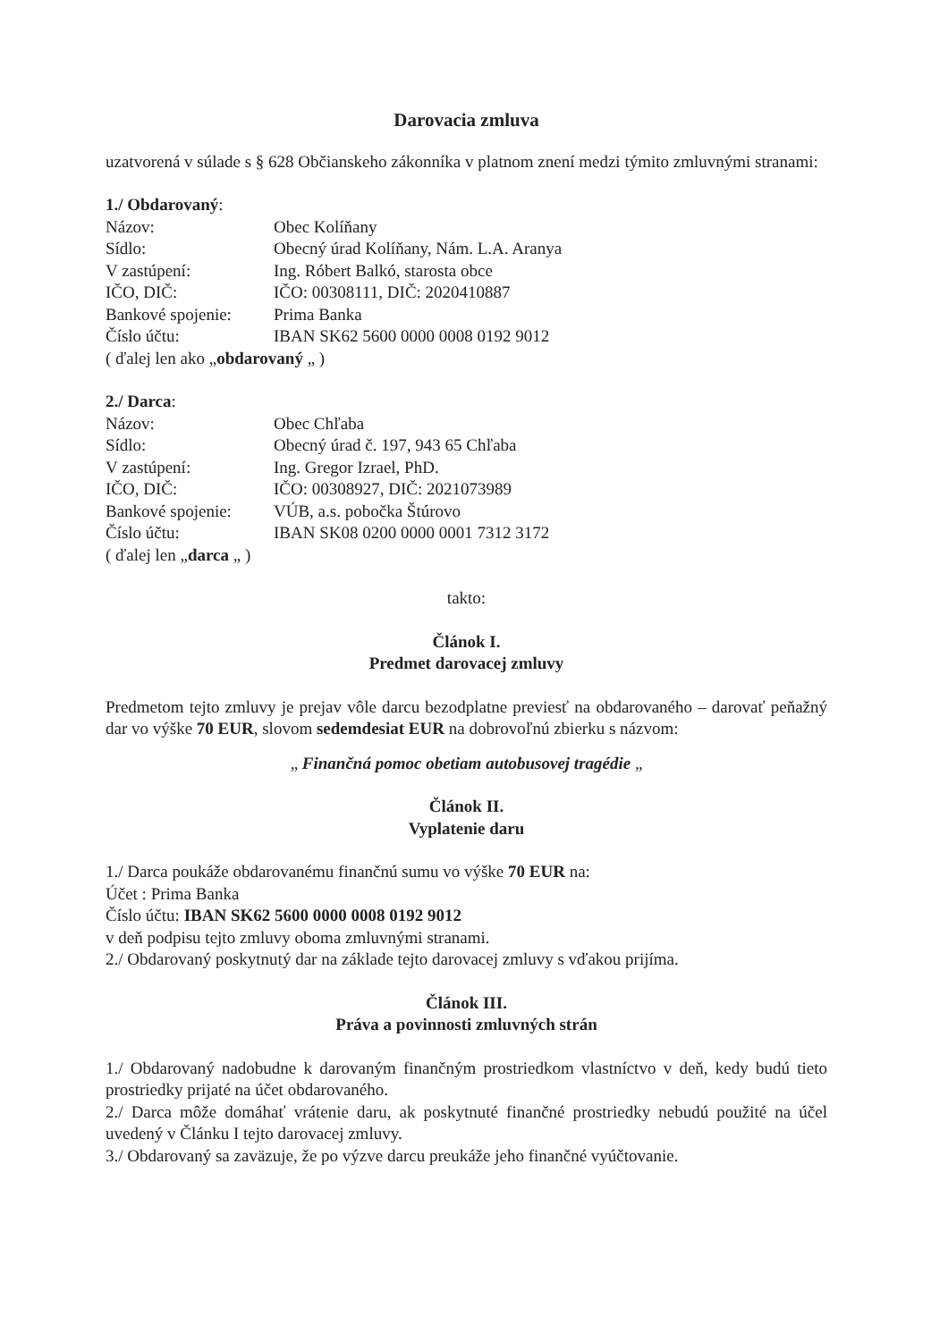Darovacia zmluva
uzatvorená v súlade s § 628 Občianskeho zákonníka v platnom znení medzi týmito zmluvnými stranami:
1./ Obdarovaný:
Názov: Obec Kolíňany
Sídlo: Obecný úrad Kolíňany, Nám. L.A. Aranya
V zastúpení: Ing. Róbert Balkó, starosta obce
IČO, DIČ: IČO: 00308111, DIČ: 2020410887
Bankové spojenie: Prima Banka
Číslo účtu: IBAN SK62 5600 0000 0008 0192 9012
( ďalej len ako „obdarovaný „ )
2./ Darca:
Názov: Obec Chľaba
Sídlo: Obecný úrad č. 197, 943 65 Chľaba
V zastúpení: Ing. Gregor Izrael, PhD.
IČO, DIČ: IČO: 00308927, DIČ: 2021073989
Bankové spojenie: VÚB, a.s. pobočka Štúrovo
Číslo účtu: IBAN SK08 0200 0000 0001 7312 3172
( ďalej len „darca „ )
takto:
Článok I.
Predmet darovacej zmluvy
Predmetom tejto zmluvy je prejav vôle darcu bezodplatne previesť na obdarovaného – darovať peňažný dar vo výške 70 EUR, slovom sedemdesiat EUR na dobrovoľnú zbierku s názvom:
„ Finančná pomoc obetiam autobusovej tragédie „
Článok II.
Vyplatenie daru
1./ Darca poukáže obdarovanému finančnú sumu vo výške 70 EUR na:
Účet : Prima Banka
Číslo účtu: IBAN SK62 5600 0000 0008 0192 9012
v deň podpisu tejto zmluvy oboma zmluvnými stranami.
2./ Obdarovaný poskytnutý dar na základe tejto darovacej zmluvy s vďakou prijíma.
Článok III.
Práva a povinnosti zmluvných strán
1./ Obdarovaný nadobudne k darovaným finančným prostriedkom vlastníctvo v deň, kedy budú tieto prostriedky prijaté na účet obdarovaného.
2./ Darca môže domáhať vrátenie daru, ak poskytnuté finančné prostriedky nebudú použité na účel uvedený v Článku I tejto darovacej zmluvy.
3./ Obdarovaný sa zaväzuje, že po výzve darcu preukáže jeho finančné vyúčtovanie.